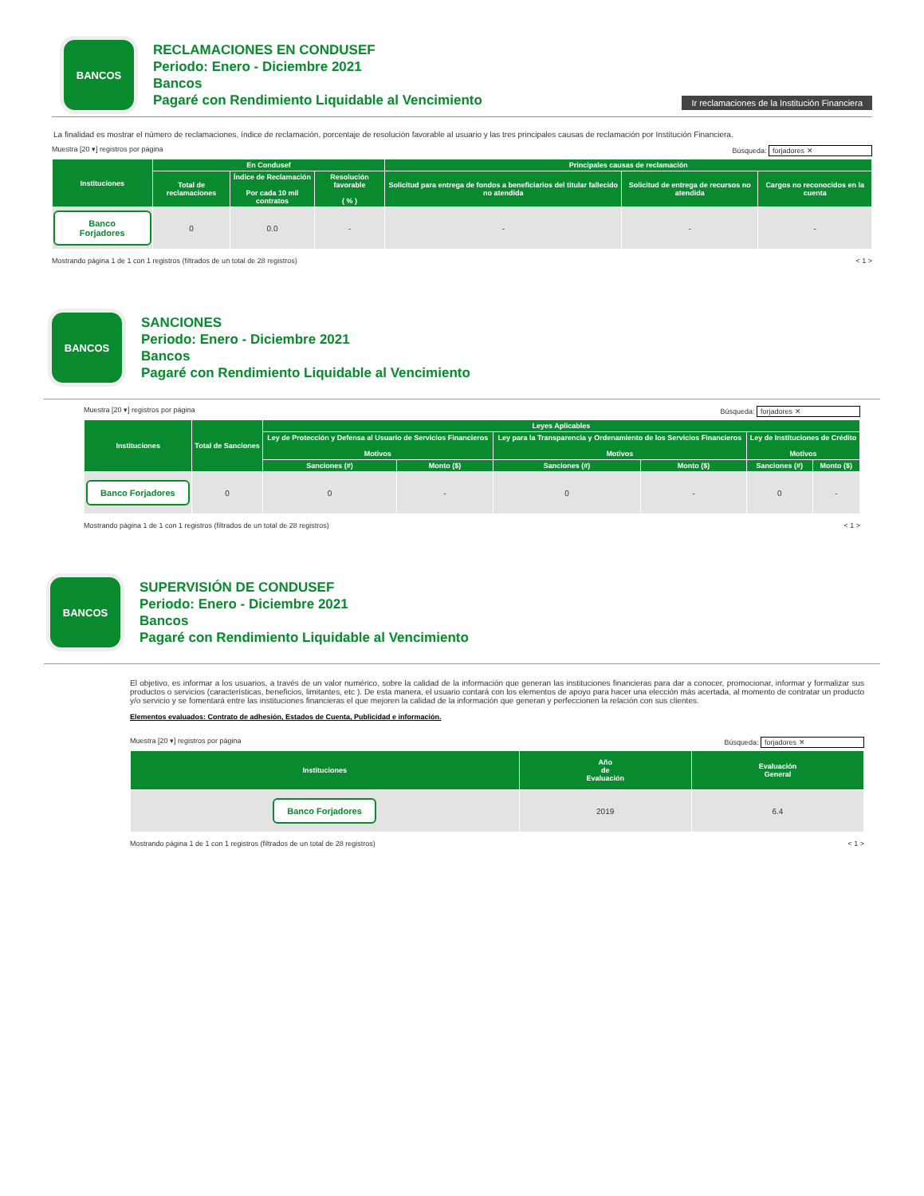BANCOS
RECLAMACIONES EN CONDUSEF
Periodo: Enero - Diciembre 2021
Bancos
Pagaré con Rendimiento Liquidable al Vencimiento
Ir reclamaciones de la Institución Financiera
La finalidad es mostrar el número de reclamaciones, índice de reclamación, porcentaje de resolución favorable al usuario y las tres principales causas de reclamación por Institución Financiera.
Muestra [20 ▾] registros por página Búsqueda: forjadores ✕
| Instituciones | En Condusef | | | Principales causas de reclamación | | |
| --- | --- | --- | --- | --- | --- | --- |
| | Total de reclamaciones | Índice de Reclamación Por cada 10 mil contratos | Resolución favorable ( % ) | Solicitud para entrega de fondos a beneficiarios del titular fallecido no atendida | Solicitud de entrega de recursos no atendida | Cargos no reconocidos en la cuenta |
| Banco Forjadores | 0 | 0.0 | - | - | - | - |
Mostrando página 1 de 1 con 1 registros (filtrados de un total de 28 registros) < 1 >
BANCOS
SANCIONES
Periodo: Enero - Diciembre 2021
Bancos
Pagaré con Rendimiento Liquidable al Vencimiento
Muestra [20 ▾] registros por página Búsqueda: forjadores ✕
| Instituciones | Total de Sanciones | Leyes Aplicables | | | | | |
| --- | --- | --- | --- | --- | --- | --- | --- |
| | | Ley de Protección y Defensa al Usuario de Servicios Financieros Motivos | | Ley para la Transparencia y Ordenamiento de los Servicios Financieros Motivos | | Ley de Instituciones de Crédito Motivos | |
| | | Sanciones (#) | Monto ($) | Sanciones (#) | Monto ($) | Sanciones (#) | Monto ($) |
| Banco Forjadores | 0 | 0 | - | 0 | - | 0 | - |
Mostrando página 1 de 1 con 1 registros (filtrados de un total de 28 registros) < 1 >
BANCOS
SUPERVISIÓN DE CONDUSEF
Periodo: Enero - Diciembre 2021
Bancos
Pagaré con Rendimiento Liquidable al Vencimiento
El objetivo, es informar a los usuarios, a través de un valor numérico, sobre la calidad de la información que generan las instituciones financieras para dar a conocer, promocionar, informar y formalizar sus productos o servicios (características, beneficios, limitantes, etc ). De esta manera, el usuario contará con los elementos de apoyo para hacer una elección más acertada, al momento de contratar un producto y/o servicio y se fomentará entre las instituciones financieras el que mejoren la calidad de la información que generan y perfeccionen la relación con sus clientes.
Elementos evaluados: Contrato de adhesión, Estados de Cuenta, Publicidad e información.
Muestra [20 ▾] registros por página Búsqueda: forjadores ✕
| Instituciones | Año de Evaluación | Evaluación General |
| --- | --- | --- |
| Banco Forjadores | 2019 | 6.4 |
Mostrando página 1 de 1 con 1 registros (filtrados de un total de 28 registros) < 1 >